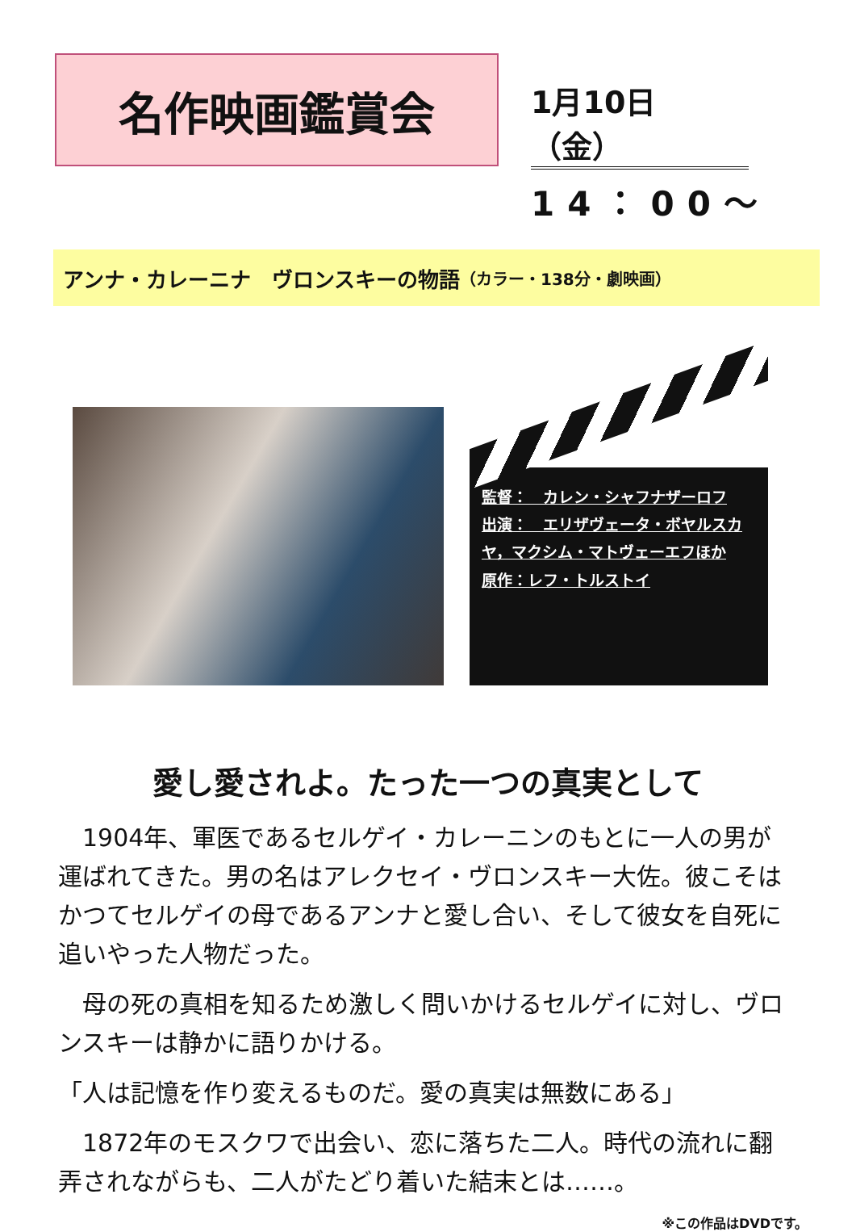名作映画鑑賞会
1月10日（金）
14：00～
アンナ・カレーニナ　ヴロンスキーの物語 （カラー・138分・劇映画）
監督：　カレン・シャフナザーロフ
出演：　エリザヴェータ・ボヤルスカヤ，マクシム・マトヴェーエフほか
原作：レフ・トルストイ
愛し愛されよ。たった一つの真実として
　1904年、軍医であるセルゲイ・カレーニンのもとに一人の男が運ばれてきた。男の名はアレクセイ・ヴロンスキー大佐。彼こそはかつてセルゲイの母であるアンナと愛し合い、そして彼女を自死に追いやった人物だった。
　母の死の真相を知るため激しく問いかけるセルゲイに対し、ヴロンスキーは静かに語りかける。
「人は記憶を作り変えるものだ。愛の真実は無数にある」
　1872年のモスクワで出会い、恋に落ちた二人。時代の流れに翻弄されながらも、二人がたどり着いた結末とは……。
※この作品はDVDです。